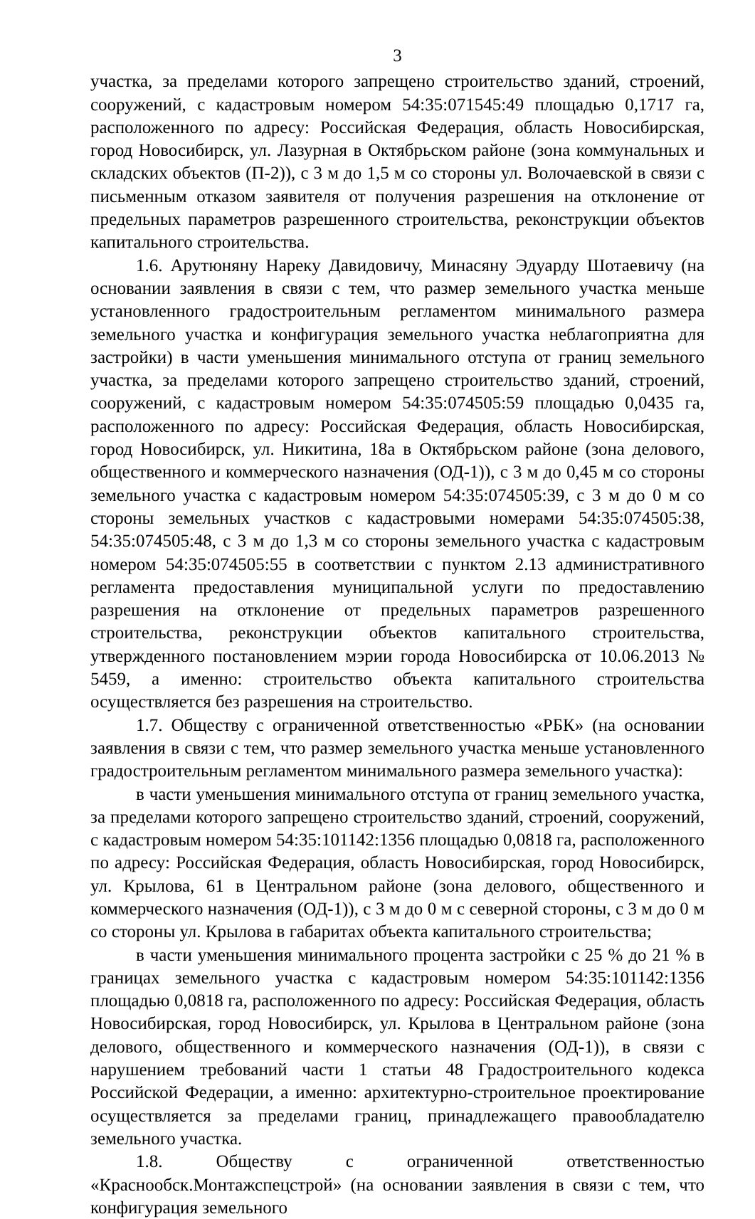3
участка, за пределами которого запрещено строительство зданий, строений, сооружений, с кадастровым номером 54:35:071545:49 площадью 0,1717 га, расположенного по адресу: Российская Федерация, область Новосибирская, город Новосибирск, ул. Лазурная в Октябрьском районе (зона коммунальных и складских объектов (П-2)), с 3 м до 1,5 м со стороны ул. Волочаевской в связи с письменным отказом заявителя от получения разрешения на отклонение от предельных параметров разрешенного строительства, реконструкции объектов капитального строительства.
1.6. Арутюняну Нареку Давидовичу, Минасяну Эдуарду Шотаевичу (на основании заявления в связи с тем, что размер земельного участка меньше установленного градостроительным регламентом минимального размера земельного участка и конфигурация земельного участка неблагоприятна для застройки) в части уменьшения минимального отступа от границ земельного участка, за пределами которого запрещено строительство зданий, строений, сооружений, с кадастровым номером 54:35:074505:59 площадью 0,0435 га, расположенного по адресу: Российская Федерация, область Новосибирская, город Новосибирск, ул. Никитина, 18а в Октябрьском районе (зона делового, общественного и коммерческого назначения (ОД-1)), с 3 м до 0,45 м со стороны земельного участка с кадастровым номером 54:35:074505:39, с 3 м до 0 м со стороны земельных участков с кадастровыми номерами 54:35:074505:38, 54:35:074505:48, с 3 м до 1,3 м со стороны земельного участка с кадастровым номером 54:35:074505:55 в соответствии с пунктом 2.13 административного регламента предоставления муниципальной услуги по предоставлению разрешения на отклонение от предельных параметров разрешенного строительства, реконструкции объектов капитального строительства, утвержденного постановлением мэрии города Новосибирска от 10.06.2013 № 5459, а именно: строительство объекта капитального строительства осуществляется без разрешения на строительство.
1.7. Обществу с ограниченной ответственностью «РБК» (на основании заявления в связи с тем, что размер земельного участка меньше установленного градостроительным регламентом минимального размера земельного участка):
в части уменьшения минимального отступа от границ земельного участка, за пределами которого запрещено строительство зданий, строений, сооружений, с кадастровым номером 54:35:101142:1356 площадью 0,0818 га, расположенного по адресу: Российская Федерация, область Новосибирская, город Новосибирск, ул. Крылова, 61 в Центральном районе (зона делового, общественного и коммерческого назначения (ОД-1)), с 3 м до 0 м с северной стороны, с 3 м до 0 м со стороны ул. Крылова в габаритах объекта капитального строительства;
в части уменьшения минимального процента застройки с 25 % до 21 % в границах земельного участка с кадастровым номером 54:35:101142:1356 площадью 0,0818 га, расположенного по адресу: Российская Федерация, область Новосибирская, город Новосибирск, ул. Крылова в Центральном районе (зона делового, общественного и коммерческого назначения (ОД-1)), в связи с нарушением требований части 1 статьи 48 Градостроительного кодекса Российской Федерации, а именно: архитектурно-строительное проектирование осуществляется за пределами границ, принадлежащего правообладателю земельного участка.
1.8. Обществу с ограниченной ответственностью «Краснообск.Монтажспецстрой» (на основании заявления в связи с тем, что конфигурация земельного